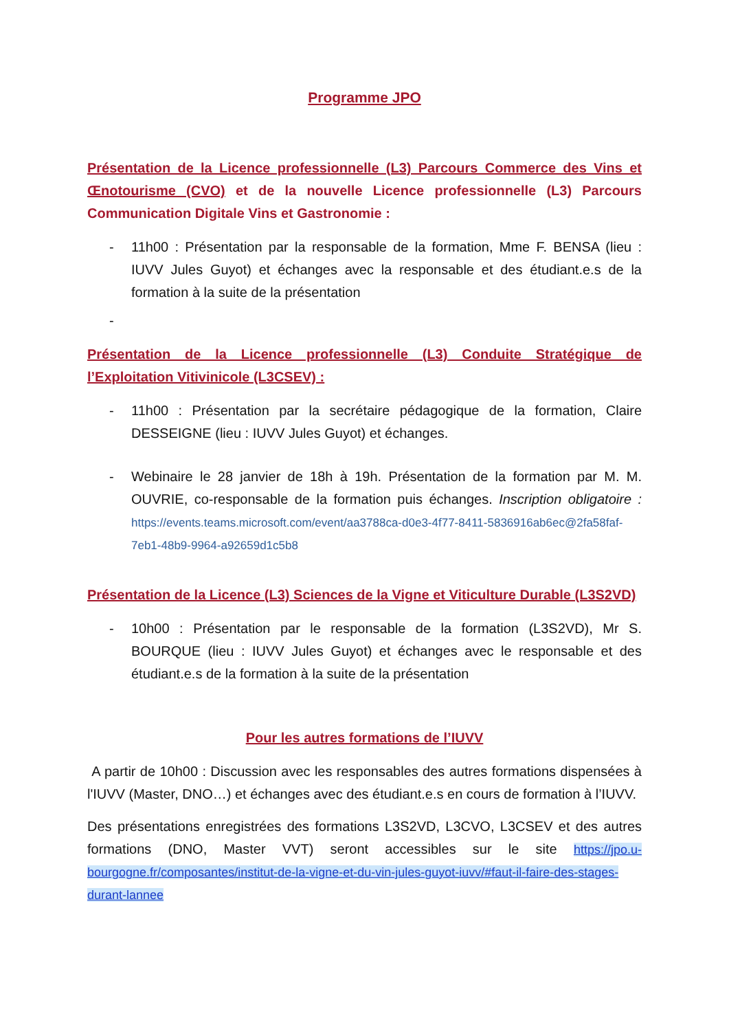Programme JPO
Présentation de la Licence professionnelle (L3) Parcours Commerce des Vins et Œnotourisme (CVO) et de la nouvelle Licence professionnelle (L3) Parcours Communication Digitale Vins et Gastronomie :
- 11h00 : Présentation par la responsable de la formation, Mme F. BENSA (lieu : IUVV Jules Guyot) et échanges avec la responsable et des étudiant.e.s de la formation à la suite de la présentation
-
Présentation de la Licence professionnelle (L3) Conduite Stratégique de l’Exploitation Vitivinicole (L3CSEV) :
- 11h00 : Présentation par la secrétaire pédagogique de la formation, Claire DESSEIGNE (lieu : IUVV Jules Guyot) et échanges.
- Webinaire le 28 janvier de 18h à 19h. Présentation de la formation par M. M. OUVRIE, co-responsable de la formation puis échanges. Inscription obligatoire : https://events.teams.microsoft.com/event/aa3788ca-d0e3-4f77-8411-5836916ab6ec@2fa58faf-7eb1-48b9-9964-a92659d1c5b8
Présentation de la Licence (L3) Sciences de la Vigne et Viticulture Durable (L3S2VD)
- 10h00 : Présentation par le responsable de la formation (L3S2VD), Mr S. BOURQUE (lieu : IUVV Jules Guyot) et échanges avec le responsable et des étudiant.e.s de la formation à la suite de la présentation
Pour les autres formations de l’IUVV
A partir de 10h00 : Discussion avec les responsables des autres formations dispensées à l'IUVV (Master, DNO…) et échanges avec des étudiant.e.s en cours de formation à l’IUVV.
Des présentations enregistrées des formations L3S2VD, L3CVO, L3CSEV et des autres formations (DNO, Master VVT) seront accessibles sur le site https://jpo.u-bourgogne.fr/composantes/institut-de-la-vigne-et-du-vin-jules-guyot-iuvv/#faut-il-faire-des-stages-durant-lannee